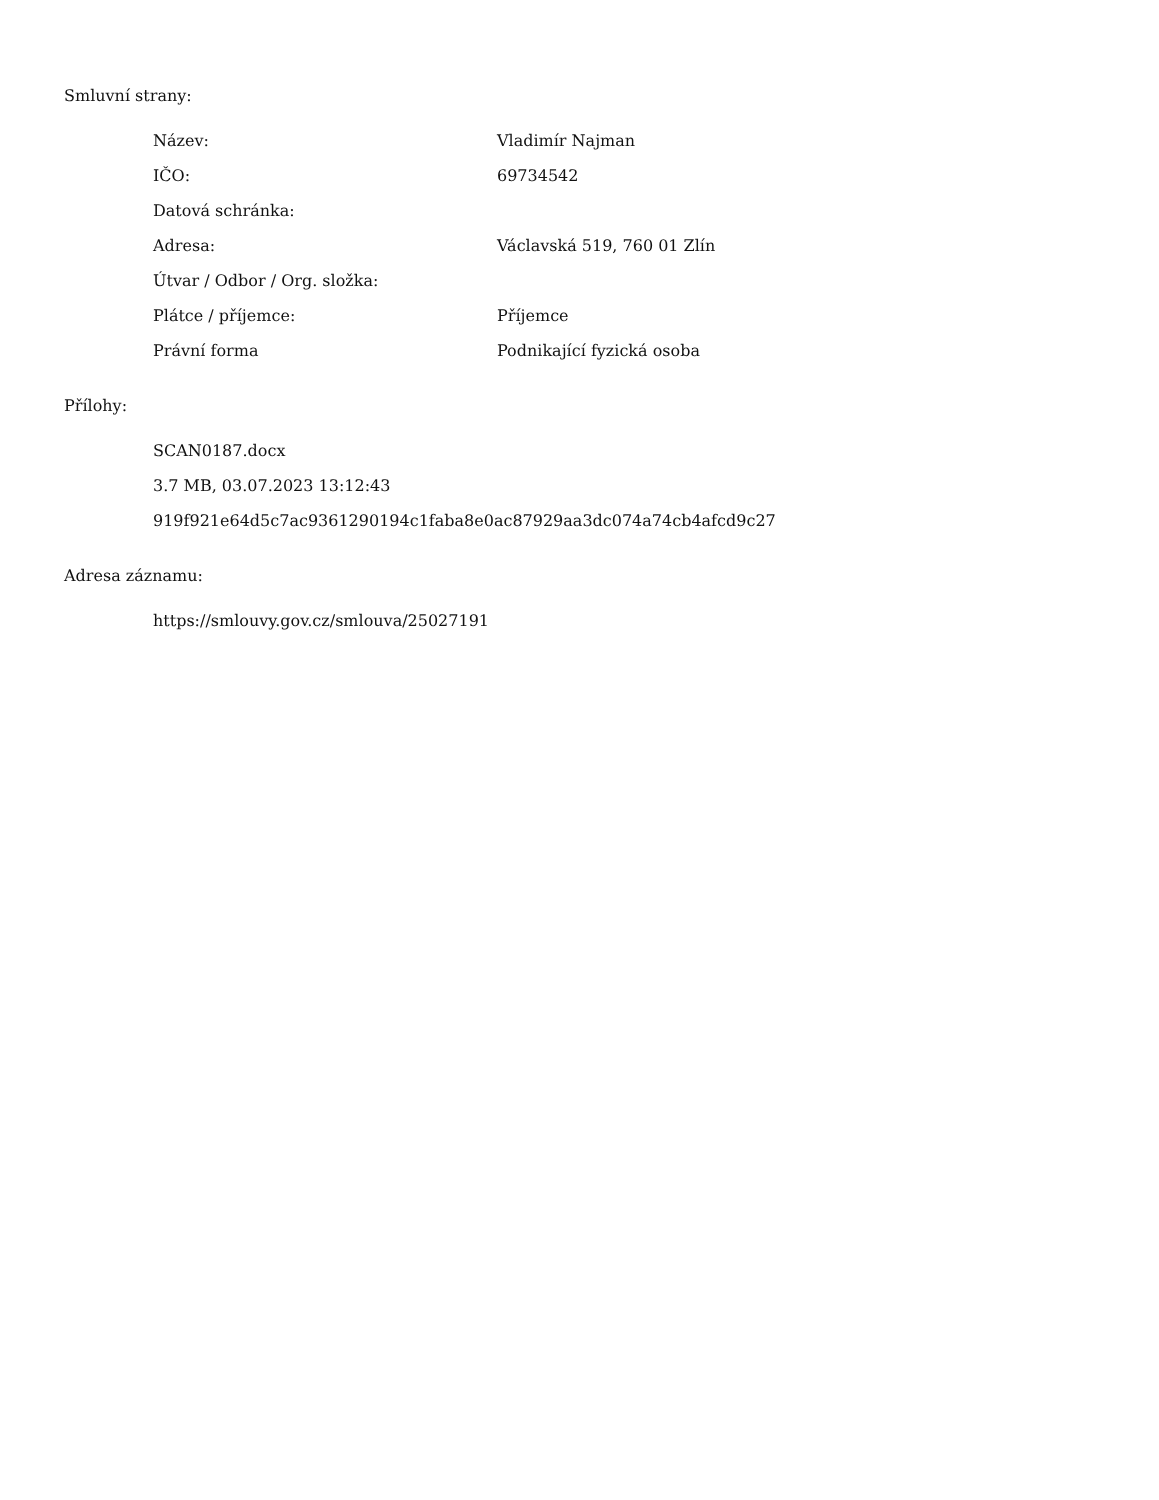Smluvní strany:
| Název: | Vladimír Najman |
| IČO: | 69734542 |
| Datová schránka: | |
| Adresa: | Václavská 519, 760 01 Zlín |
| Útvar / Odbor / Org. složka: | |
| Plátce / příjemce: | Příjemce |
| Právní forma | Podnikající fyzická osoba |
Přílohy:
SCAN0187.docx
3.7 MB, 03.07.2023 13:12:43
919f921e64d5c7ac9361290194c1faba8e0ac87929aa3dc074a74cb4afcd9c27
Adresa záznamu:
https://smlouvy.gov.cz/smlouva/25027191